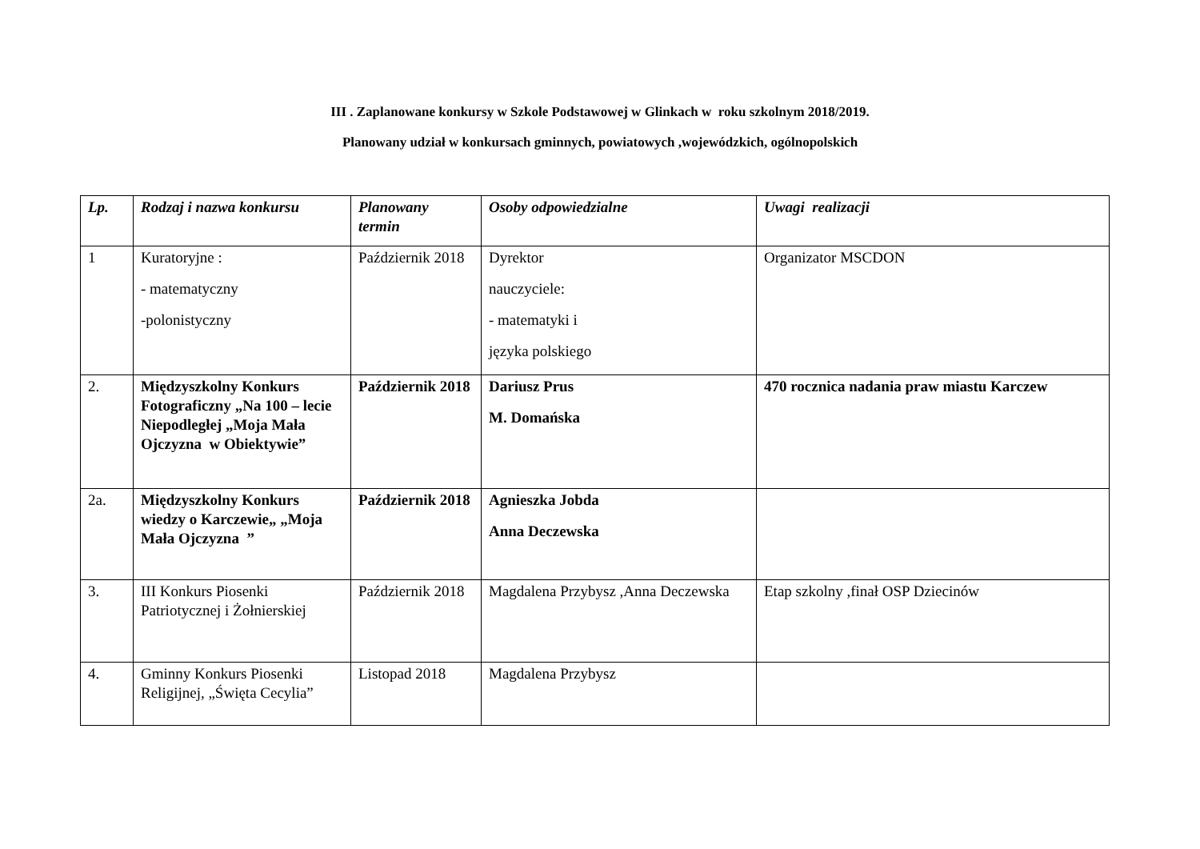III . Zaplanowane konkursy w Szkole Podstawowej w Glinkach w roku szkolnym 2018/2019.
Planowany udział w konkursach gminnych, powiatowych ,wojewódzkich, ogólnopolskich
| Lp. | Rodzaj i nazwa konkursu | Planowany termin | Osoby odpowiedzialne | Uwagi realizacji |
| --- | --- | --- | --- | --- |
| 1 | Kuratoryjne : - matematyczny -polonistyczny | Październik 2018 | Dyrektor nauczyciele: - matematyki i języka polskiego | Organizator MSCDON |
| 2. | Międzyszkolny Konkurs Fotograficzny „Na 100 – lecie Niepodległej „Moja Mała Ojczyzna w Obiektywie” | Październik 2018 | Dariusz Prus M. Domańska | 470 rocznica nadania praw miastu Karczew |
| 2a. | Międzyszkolny Konkurs wiedzy o Karczewie„ „Moja Mała Ojczyzna ” | Październik 2018 | Agnieszka Jobda Anna Deczewska | |
| 3. | III Konkurs Piosenki Patriotycznej i Żołnierskiej | Październik 2018 | Magdalena Przybysz ,Anna Deczewska | Etap szkolny ,finał OSP Dziecinów |
| 4. | Gminny Konkurs Piosenki Religijnej, „Święta Cecylia” | Listopad 2018 | Magdalena Przybysz | |